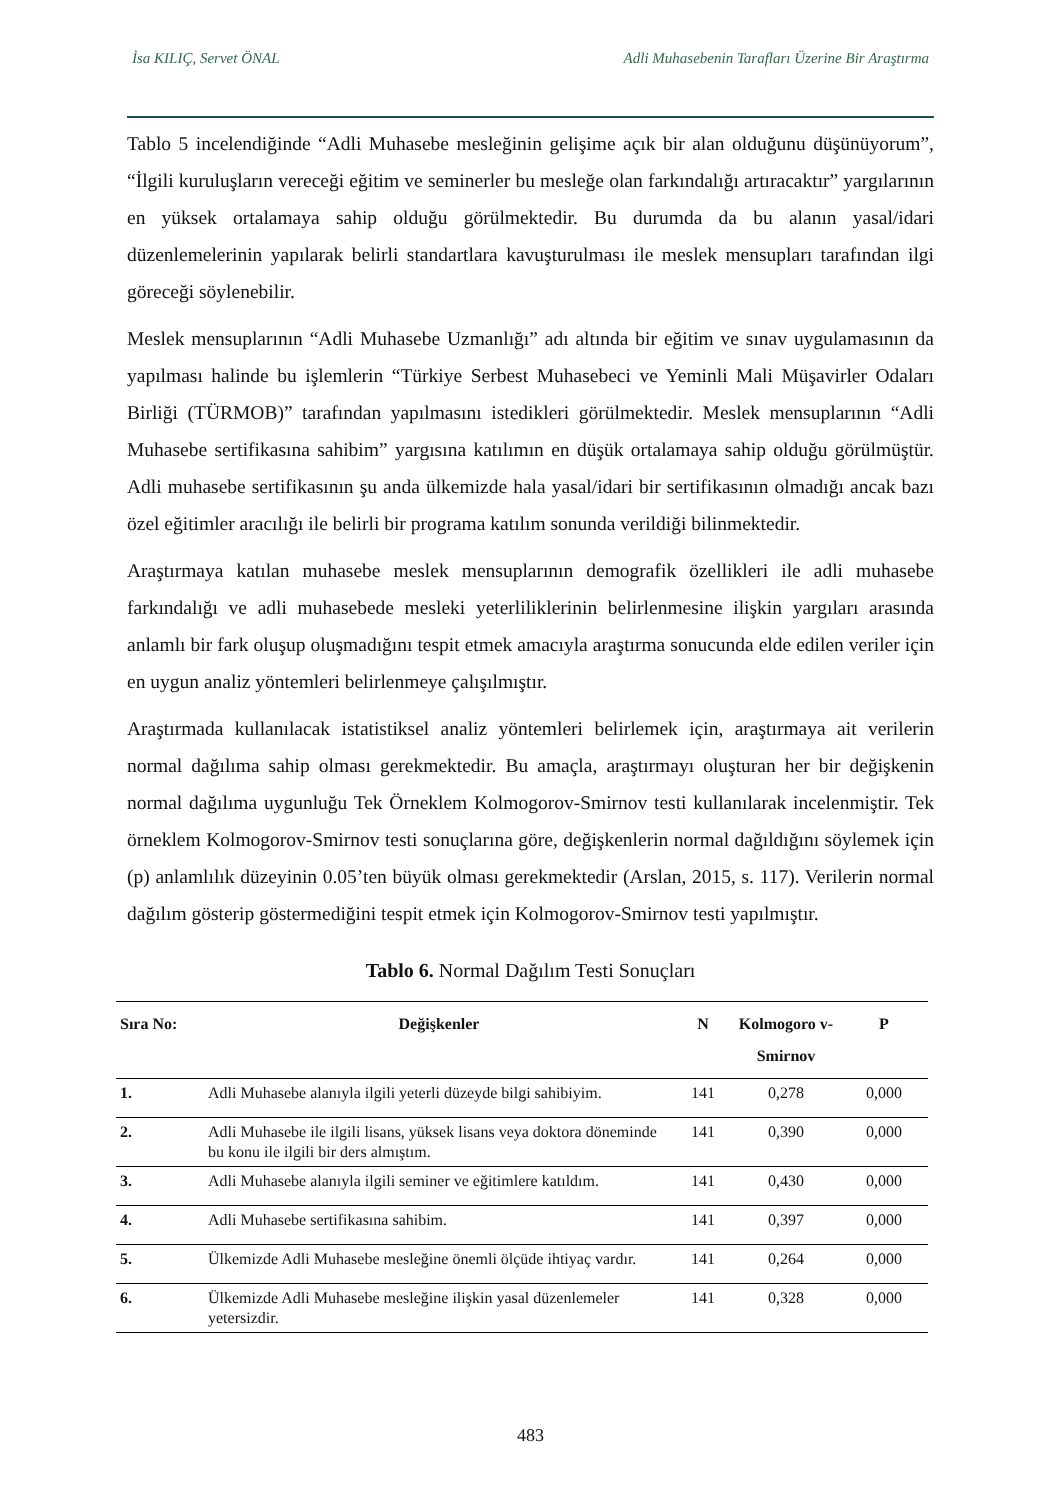İsa KILIÇ, Servet ÖNAL Adli Muhasebenin Tarafları Üzerine Bir Araştırma
Tablo 5 incelendiğinde “Adli Muhasebe mesleğinin gelişime açık bir alan olduğunu düşünüyorum”, “İlgili kuruluşların vereceği eğitim ve seminerler bu mesleğe olan farkındalığı artıracaktır” yargılarının en yüksek ortalamaya sahip olduğu görülmektedir. Bu durumda da bu alanın yasal/idari düzenlemelerinin yapılarak belirli standartlara kavuşturulması ile meslek mensupları tarafından ilgi göreceği söylenebilir.
Meslek mensuplarının “Adli Muhasebe Uzmanlığı” adı altında bir eğitim ve sınav uygulamasının da yapılması halinde bu işlemlerin “Türkiye Serbest Muhasebeci ve Yeminli Mali Müşavirler Odaları Birliği (TÜRMOB)” tarafından yapılmasını istedikleri görülmektedir. Meslek mensuplarının “Adli Muhasebe sertifikasına sahibim” yargısına katılımın en düşük ortalamaya sahip olduğu görülmüştür. Adli muhasebe sertifikasının şu anda ülkemizde hala yasal/idari bir sertifikasının olmadığı ancak bazı özel eğitimler aracılığı ile belirli bir programa katılım sonunda verildiği bilinmektedir.
Araştırmaya katılan muhasebe meslek mensuplarının demografik özellikleri ile adli muhasebe farkındalığı ve adli muhasebede mesleki yeterliliklerinin belirlenmesine ilişkin yargıları arasında anlamlı bir fark oluşup oluşmadığını tespit etmek amacıyla araştırma sonucunda elde edilen veriler için en uygun analiz yöntemleri belirlenmeye çalışılmıştır.
Araştırmada kullanılacak istatistiksel analiz yöntemleri belirlemek için, araştırmaya ait verilerin normal dağılıma sahip olması gerekmektedir. Bu amaçla, araştırmayı oluşturan her bir değişkenin normal dağılıma uygunluğu Tek Örneklem Kolmogorov-Smirnov testi kullanılarak incelenmiştir. Tek örneklem Kolmogorov-Smirnov testi sonuçlarına göre, değişkenlerin normal dağıldığını söylemek için (p) anlamlılık düzeyinin 0.05’ten büyük olması gerekmektedir (Arslan, 2015, s. 117). Verilerin normal dağılım gösterip göstermediğini tespit etmek için Kolmogorov-Smirnov testi yapılmıştır.
Tablo 6. Normal Dağılım Testi Sonuçları
| Sıra No: | Değişkenler | N | Kolmogoro v-Smirnov | P |
| --- | --- | --- | --- | --- |
| 1. | Adli Muhasebe alanıyla ilgili yeterli düzeyde bilgi sahibiyim. | 141 | 0,278 | 0,000 |
| 2. | Adli Muhasebe ile ilgili lisans, yüksek lisans veya doktora döneminde bu konu ile ilgili bir ders almıştım. | 141 | 0,390 | 0,000 |
| 3. | Adli Muhasebe alanıyla ilgili seminer ve eğitimlere katıldım. | 141 | 0,430 | 0,000 |
| 4. | Adli Muhasebe sertifikasına sahibim. | 141 | 0,397 | 0,000 |
| 5. | Ülkemizde Adli Muhasebe mesleğine önemli ölçüde ihtiyaç vardır. | 141 | 0,264 | 0,000 |
| 6. | Ülkemizde Adli Muhasebe mesleğine ilişkin yasal düzenlemeler yetersizdir. | 141 | 0,328 | 0,000 |
483